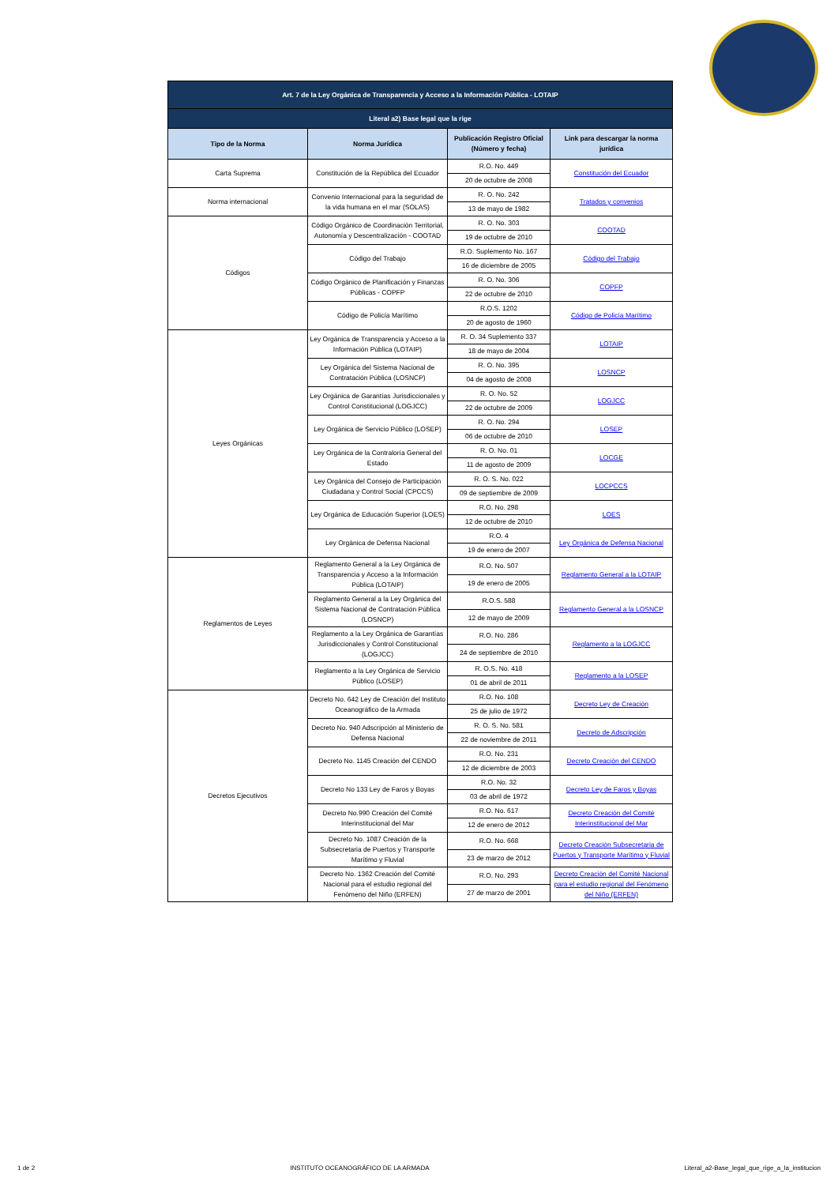| Art. 7 de la Ley Orgánica de Transparencia y Acceso a la Información Pública - LOTAIP | | | |
| Literal a2) Base legal que la rige | | | |
| Tipo de la Norma | Norma Jurídica | Publicación Registro Oficial (Número y fecha) | Link para descargar la norma jurídica |
| Carta Suprema | Constitución de la República del Ecuador | R.O. No. 449 | Constitución del Ecuador |
| | | 20 de octubre de 2008 | |
| Norma internacional | Convenio Internacional para la seguridad de la vida humana en el mar (SOLAS) | R. O. No. 242 | Tratados y convenios |
| | | 13 de mayo de 1982 | |
| Códigos | Código Orgánico de Coordinación Territorial, Autonomía y Descentralización - COOTAD | R. O. No. 303 | COOTAD |
| | | 19 de octubre de 2010 | |
| | Código del Trabajo | R.O. Suplemento No. 167 | Código del Trabajo |
| | | 16 de diciembre de 2005 | |
| | Código Orgánico de Planificación y Finanzas Públicas - COPFP | R. O. No. 306 | COPFP |
| | | 22 de octubre de 2010 | |
| | Código de Policía Marítimo | R.O.S. 1202 | Código de Policía Marítimo |
| | | 20 de agosto de 1960 | |
| Leyes Orgánicas | Ley Orgánica de Transparencia y Acceso a la Información Pública (LOTAIP) | R. O. 34 Suplemento 337 | LOTAIP |
| | | 18 de mayo de 2004 | |
| | Ley Orgánica del Sistema Nacional de Contratación Pública (LOSNCP) | R. O. No. 395 | LOSNCP |
| | | 04 de agosto de 2008 | |
| | Ley Orgánica de Garantías Jurisdiccionales y Control Constitucional (LOGJCC) | R. O. No. 52 | LOGJCC |
| | | 22 de octubre de 2009 | |
| | Ley Orgánica de Servicio Público (LOSEP) | R. O. No. 294 | LOSEP |
| | | 06 de octubre de 2010 | |
| | Ley Orgánica de la Contraloría General del Estado | R. O. No. 01 | LOCGE |
| | | 11 de agosto de 2009 | |
| | Ley Orgánica del Consejo de Participación Ciudadana y Control Social (CPCCS) | R. O. S. No. 022 | LOCPCCS |
| | | 09 de septiembre de 2009 | |
| | Ley Orgánica de Educación Superior (LOES) | R.O. No. 298 | LOES |
| | | 12 de octubre de 2010 | |
| | Ley Orgánica de Defensa Nacional | R.O. 4 | Ley Orgánica de Defensa Nacional |
| | | 19 de enero de 2007 | |
| Reglamentos de Leyes | Reglamento General a la Ley Orgánica de Transparencia y Acceso a la Información Pública (LOTAIP) | R.O. No. 507 | Reglamento General a la LOTAIP |
| | | 19 de enero de 2005 | |
| | Reglamento General a la Ley Orgánica del Sistema Nacional de Contratación Pública (LOSNCP) | R.O.S. 588 | Reglamento General a la LOSNCP |
| | | 12 de mayo de 2009 | |
| | Reglamento a la Ley Orgánica de Garantías Jurisdiccionales y Control Constitucional (LOGJCC) | R.O. No. 286 | Reglamento a la LOGJCC |
| | | 24 de septiembre de 2010 | |
| | Reglamento a la Ley Orgánica de Servicio Público (LOSEP) | R. O.S. No. 418 | Reglamento a la LOSEP |
| | | 01 de abril de 2011 | |
| Decretos Ejecutivos | Decreto No. 642 Ley de Creación del Instituto Oceanográfico de la Armada | R.O. No. 108 | Decreto Ley de Creación |
| | | 25 de julio de 1972 | |
| | Decreto No. 940 Adscripción al Ministerio de Defensa Nacional | R. O. S. No. 581 | Decreto de Adscripción |
| | | 22 de noviembre de 2011 | |
| | Decreto No. 1145 Creación del CENDO | R.O. No. 231 | Decreto Creación del CENDO |
| | | 12 de diciembre de 2003 | |
| | Decreto No 133 Ley de Faros y Boyas | R.O. No. 32 | Decreto Ley de Faros y Boyas |
| | | 03 de abril de 1972 | |
| | Decreto No.990 Creación del Comité Interinstitucional del Mar | R.O. No. 617 | Decreto Creación del Comité Interinstitucional del Mar |
| | | 12 de enero de 2012 | |
| | Decreto No. 1087 Creación de la Subsecretaria de Puertos y Transporte Marítimo y Fluvial | R.O. No. 668 | Decreto Creación Subsecretaria de Puertos y Transporte Marítimo y Fluvial |
| | | 23 de marzo de 2012 | |
| | Decreto No. 1362 Creación del Comité Nacional para el estudio regional del Fenómeno del Niño (ERFEN) | R.O. No. 293 | Decreto Creación del Comité Nacional para el estudio regional del Fenómeno del Niño (ERFEN) |
| | | 27 de marzo de 2001 | |
1 de 2 INSTITUTO OCEANOGRÁFICO DE LA ARMADA Literal_a2-Base_legal_que_rige_a_la_institucion